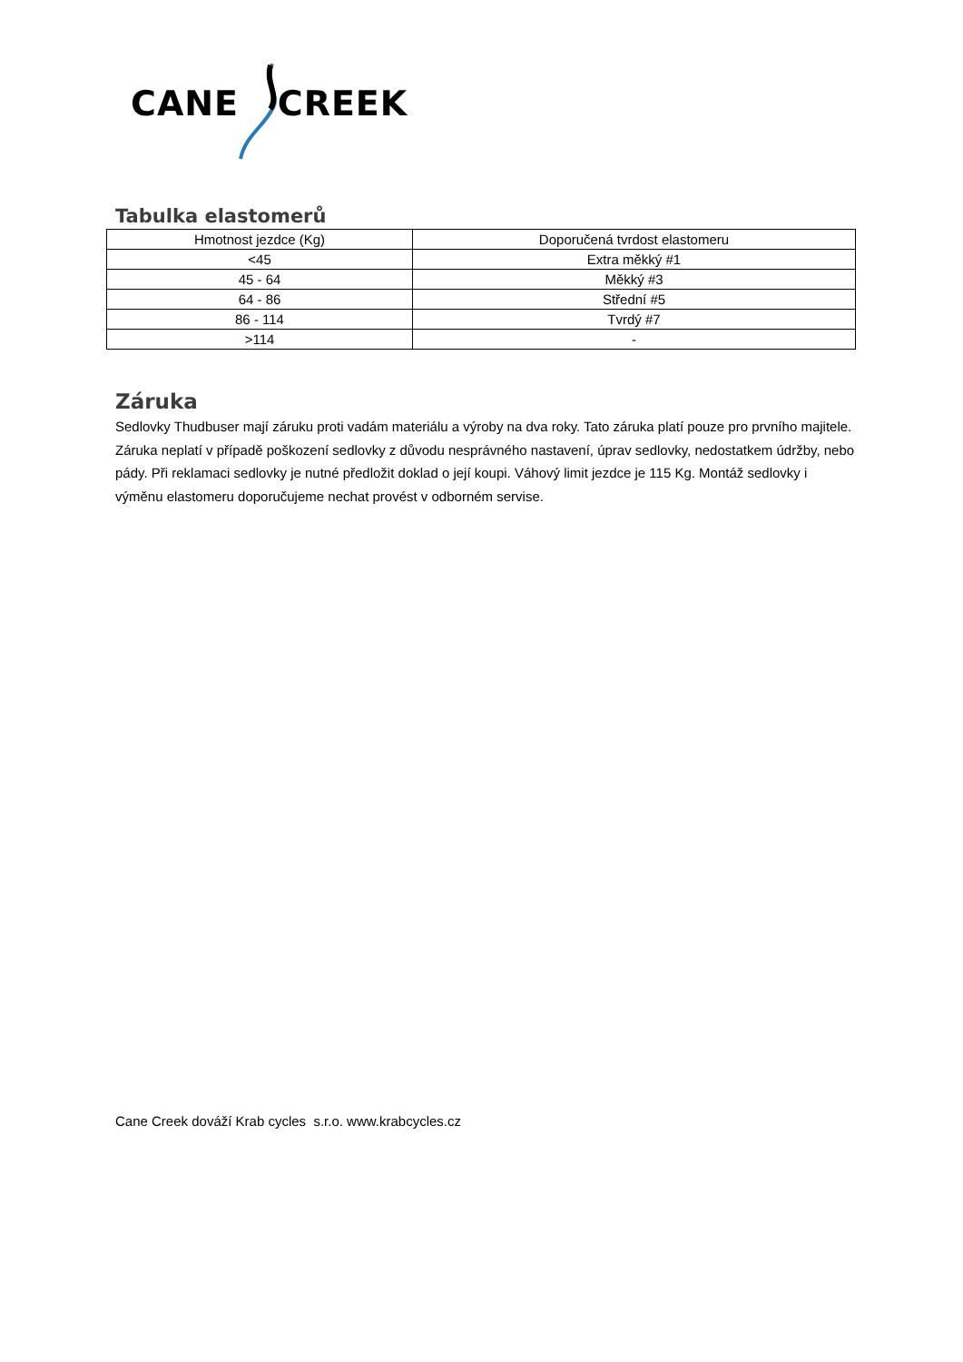CANE CREEK
Tabulka elastomerů
| Hmotnost jezdce (Kg) | Doporučená tvrdost elastomeru |
| --- | --- |
| <45 | Extra měkký #1 |
| 45 - 64 | Měkký #3 |
| 64 - 86 | Střední #5 |
| 86 - 114 | Tvrdý #7 |
| >114 | - |
Záruka
Sedlovky Thudbuser mají záruku proti vadám materiálu a výroby na dva roky. Tato záruka platí pouze pro prvního majitele. Záruka neplatí v případě poškození sedlovky z důvodu nesprávného nastavení, úprav sedlovky, nedostatkem údržby, nebo pády. Při reklamaci sedlovky je nutné předložit doklad o její koupi. Váhový limit jezdce je 115 Kg. Montáž sedlovky i výměnu elastomeru doporučujeme nechat provést v odborném servise.
Cane Creek dováží Krab cycles s.r.o. www.krabcycles.cz